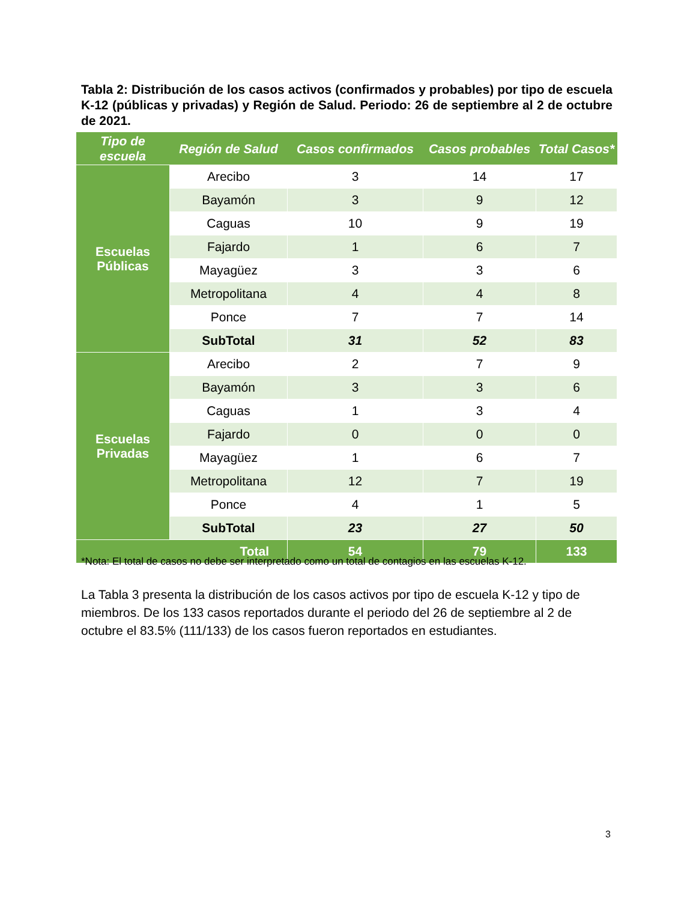Tabla 2: Distribución de los casos activos (confirmados y probables) por tipo de escuela K-12 (públicas y privadas) y Región de Salud. Periodo: 26 de septiembre al 2 de octubre de 2021.
| Tipo de escuela | Región de Salud | Casos confirmados | Casos probables | Total Casos* |
| --- | --- | --- | --- | --- |
| Escuelas Públicas | Arecibo | 3 | 14 | 17 |
| | Bayamón | 3 | 9 | 12 |
| | Caguas | 10 | 9 | 19 |
| | Fajardo | 1 | 6 | 7 |
| | Mayagüez | 3 | 3 | 6 |
| | Metropolitana | 4 | 4 | 8 |
| | Ponce | 7 | 7 | 14 |
| | SubTotal | 31 | 52 | 83 |
| Escuelas Privadas | Arecibo | 2 | 7 | 9 |
| | Bayamón | 3 | 3 | 6 |
| | Caguas | 1 | 3 | 4 |
| | Fajardo | 0 | 0 | 0 |
| | Mayagüez | 1 | 6 | 7 |
| | Metropolitana | 12 | 7 | 19 |
| | Ponce | 4 | 1 | 5 |
| | SubTotal | 23 | 27 | 50 |
| Total | | 54 | 79 | 133 |
*Nota: El total de casos no debe ser interpretado como un total de contagios en las escuelas K-12.
La Tabla 3 presenta la distribución de los casos activos por tipo de escuela K-12 y tipo de miembros. De los 133 casos reportados durante el periodo del 26 de septiembre al 2 de octubre el 83.5% (111/133) de los casos fueron reportados en estudiantes.
3